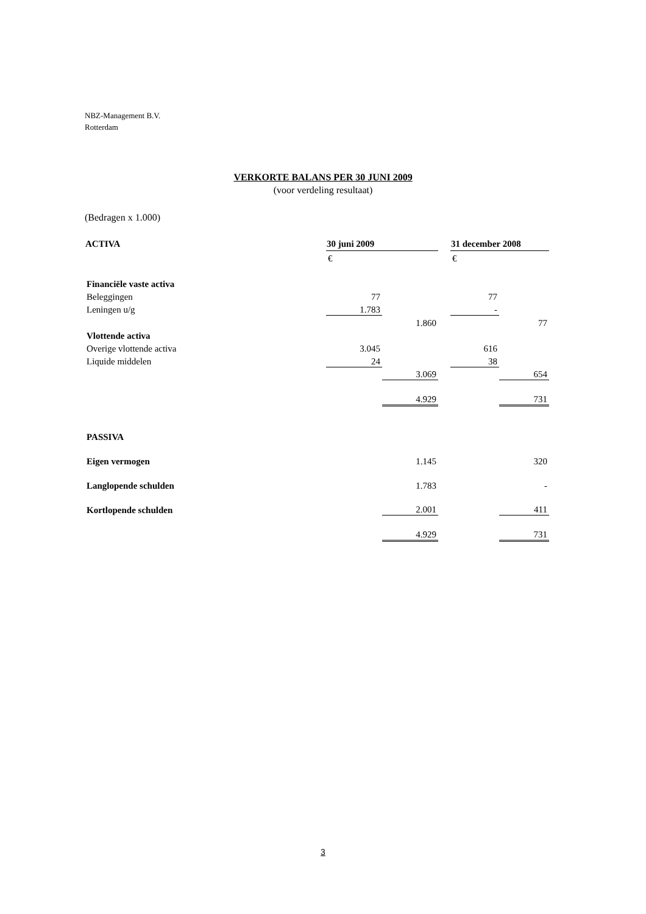NBZ-Management B.V.
Rotterdam
VERKORTE BALANS PER 30 JUNI 2009
(voor verdeling resultaat)
(Bedragen x 1.000)
| ACTIVA | 30 juni 2009 | | | 31 december 2008 | |
| | € | | | € | |
| Financiële vaste activa | | | | | |
| Beleggingen | 77 | | | 77 | |
| Leningen u/g | 1.783 | | | - | |
| | | 1.860 | | | 77 |
| Vlottende activa | | | | | |
| Overige vlottende activa | 3.045 | | | 616 | |
| Liquide middelen | 24 | | | 38 | |
| | | 3.069 | | | 654 |
| | | 4.929 | | | 731 |
| PASSIVA | | | | | |
| Eigen vermogen | | 1.145 | | | 320 |
| Langlopende schulden | | 1.783 | | | - |
| Kortlopende schulden | | 2.001 | | | 411 |
| | | 4.929 | | | 731 |
3